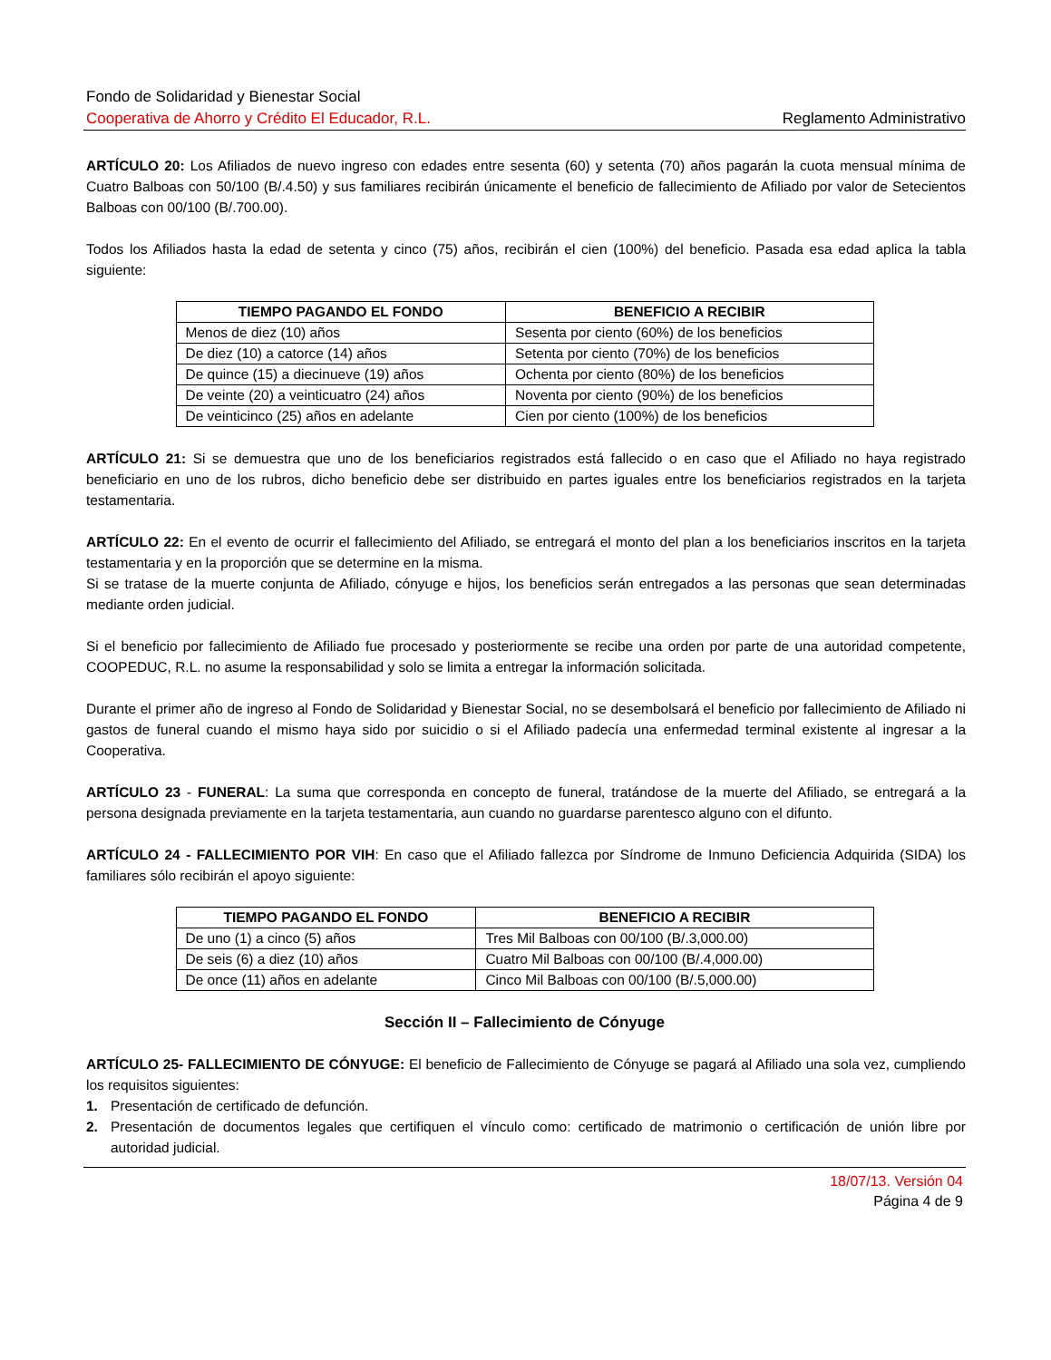Fondo de Solidaridad y Bienestar Social
Cooperativa de Ahorro y Crédito El Educador, R.L. Reglamento Administrativo
ARTÍCULO 20: Los Afiliados de nuevo ingreso con edades entre sesenta (60) y setenta (70) años pagarán la cuota mensual mínima de Cuatro Balboas con 50/100 (B/.4.50) y sus familiares recibirán únicamente el beneficio de fallecimiento de Afiliado por valor de Setecientos Balboas con 00/100 (B/.700.00).
Todos los Afiliados hasta la edad de setenta y cinco (75) años, recibirán el cien (100%) del beneficio. Pasada esa edad aplica la tabla siguiente:
| TIEMPO PAGANDO EL FONDO | BENEFICIO A RECIBIR |
| --- | --- |
| Menos de diez (10) años | Sesenta por ciento (60%) de los beneficios |
| De diez (10) a catorce (14) años | Setenta por ciento (70%) de los beneficios |
| De quince (15) a diecinueve (19) años | Ochenta por ciento (80%) de los beneficios |
| De veinte (20) a veinticuatro (24) años | Noventa por ciento (90%) de los beneficios |
| De veinticinco (25) años en adelante | Cien por ciento (100%) de los beneficios |
ARTÍCULO 21: Si se demuestra que uno de los beneficiarios registrados está fallecido o en caso que el Afiliado no haya registrado beneficiario en uno de los rubros, dicho beneficio debe ser distribuido en partes iguales entre los beneficiarios registrados en la tarjeta testamentaria.
ARTÍCULO 22: En el evento de ocurrir el fallecimiento del Afiliado, se entregará el monto del plan a los beneficiarios inscritos en la tarjeta testamentaria y en la proporción que se determine en la misma.
Si se tratase de la muerte conjunta de Afiliado, cónyuge e hijos, los beneficios serán entregados a las personas que sean determinadas mediante orden judicial.
Si el beneficio por fallecimiento de Afiliado fue procesado y posteriormente se recibe una orden por parte de una autoridad competente, COOPEDUC, R.L. no asume la responsabilidad y solo se limita a entregar la información solicitada.
Durante el primer año de ingreso al Fondo de Solidaridad y Bienestar Social, no se desembolsará el beneficio por fallecimiento de Afiliado ni gastos de funeral cuando el mismo haya sido por suicidio o si el Afiliado padecía una enfermedad terminal existente al ingresar a la Cooperativa.
ARTÍCULO 23 - FUNERAL: La suma que corresponda en concepto de funeral, tratándose de la muerte del Afiliado, se entregará a la persona designada previamente en la tarjeta testamentaria, aun cuando no guardarse parentesco alguno con el difunto.
ARTÍCULO 24 - FALLECIMIENTO POR VIH: En caso que el Afiliado fallezca por Síndrome de Inmuno Deficiencia Adquirida (SIDA) los familiares sólo recibirán el apoyo siguiente:
| TIEMPO PAGANDO EL FONDO | BENEFICIO A RECIBIR |
| --- | --- |
| De uno (1) a cinco (5) años | Tres Mil Balboas con 00/100 (B/.3,000.00) |
| De seis (6) a diez (10) años | Cuatro Mil Balboas con 00/100 (B/.4,000.00) |
| De once (11) años en adelante | Cinco Mil Balboas con 00/100 (B/.5,000.00) |
Sección II – Fallecimiento de Cónyuge
ARTÍCULO 25- FALLECIMIENTO DE CÓNYUGE: El beneficio de Fallecimiento de Cónyuge se pagará al Afiliado una sola vez, cumpliendo los requisitos siguientes:
1. Presentación de certificado de defunción.
2. Presentación de documentos legales que certifiquen el vínculo como: certificado de matrimonio o certificación de unión libre por autoridad judicial.
18/07/13. Versión 04
Página 4 de 9